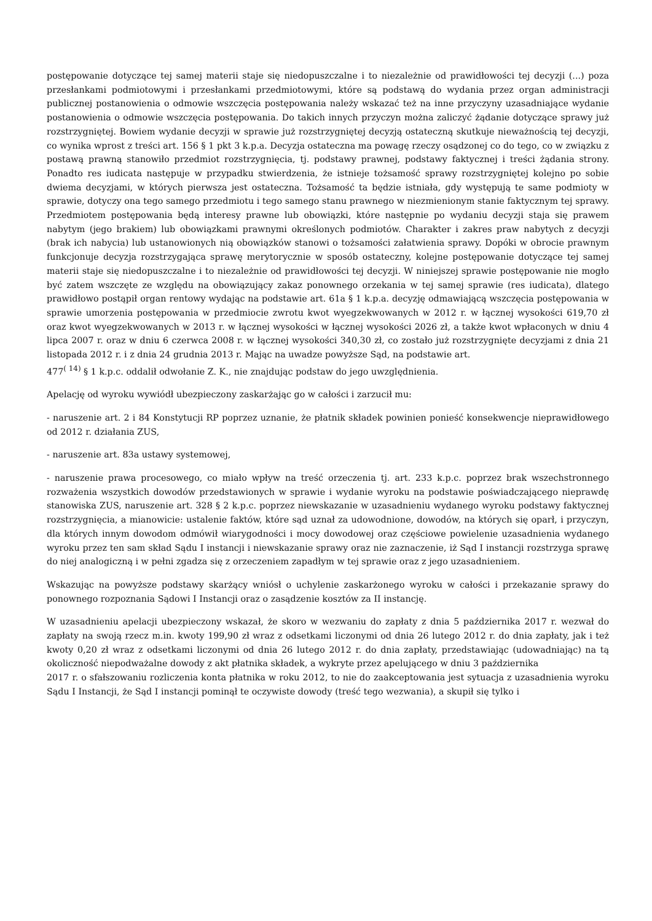postępowanie dotyczące tej samej materii staje się niedopuszczalne i to niezależnie od prawidłowości tej decyzji (...) poza przesłankami podmiotowymi i przesłankami przedmiotowymi, które są podstawą do wydania przez organ administracji publicznej postanowienia o odmowie wszczęcia postępowania należy wskazać też na inne przyczyny uzasadniające wydanie postanowienia o odmowie wszczęcia postępowania. Do takich innych przyczyn można zaliczyć żądanie dotyczące sprawy już rozstrzygniętej. Bowiem wydanie decyzji w sprawie już rozstrzygniętej decyzją ostateczną skutkuje nieważnością tej decyzji, co wynika wprost z treści art. 156 § 1 pkt 3 k.p.a. Decyzja ostateczna ma powagę rzeczy osądzonej co do tego, co w związku z postawą prawną stanowiło przedmiot rozstrzygnięcia, tj. podstawy prawnej, podstawy faktycznej i treści żądania strony. Ponadto res iudicata następuje w przypadku stwierdzenia, że istnieje tożsamość sprawy rozstrzygniętej kolejno po sobie dwiema decyzjami, w których pierwsza jest ostateczna. Tożsamość ta będzie istniała, gdy występują te same podmioty w sprawie, dotyczy ona tego samego przedmiotu i tego samego stanu prawnego w niezmienionym stanie faktycznym tej sprawy. Przedmiotem postępowania będą interesy prawne lub obowiązki, które następnie po wydaniu decyzji staja się prawem nabytym (jego brakiem) lub obowiązkami prawnymi określonych podmiotów. Charakter i zakres praw nabytych z decyzji (brak ich nabycia) lub ustanowionych nią obowiązków stanowi o tożsamości załatwienia sprawy. Dopóki w obrocie prawnym funkcjonuje decyzja rozstrzygająca sprawę merytorycznie w sposób ostateczny, kolejne postępowanie dotyczące tej samej materii staje się niedopuszczalne i to niezależnie od prawidłowości tej decyzji. W niniejszej sprawie postępowanie nie mogło być zatem wszczęte ze względu na obowiązujący zakaz ponownego orzekania w tej samej sprawie (res iudicata), dlatego prawidłowo postąpił organ rentowy wydając na podstawie art. 61a § 1 k.p.a. decyzję odmawiającą wszczęcia postępowania w sprawie umorzenia postępowania w przedmiocie zwrotu kwot wyegzekwowanych w 2012 r. w łącznej wysokości 619,70 zł oraz kwot wyegzekwowanych w 2013 r. w łącznej wysokości w łącznej wysokości 2026 zł, a także kwot wpłaconych w dniu 4 lipca 2007 r. oraz w dniu 6 czerwca 2008 r. w łącznej wysokości 340,30 zł, co zostało już rozstrzygnięte decyzjami z dnia 21 listopada 2012 r. i z dnia 24 grudnia 2013 r. Mając na uwadze powyższe Sąd, na podstawie art.
477<sup>( 14)</sup> § 1 k.p.c. oddalił odwołanie Z. K., nie znajdując podstaw do jego uwzględnienia.
Apelację od wyroku wywiódł ubezpieczony zaskarżając go w całości i zarzucił mu:
- naruszenie art. 2 i 84 Konstytucji RP poprzez uznanie, że płatnik składek powinien ponieść konsekwencje nieprawidłowego od 2012 r. działania ZUS,
- naruszenie art. 83a ustawy systemowej,
- naruszenie prawa procesowego, co miało wpływ na treść orzeczenia tj. art. 233 k.p.c. poprzez brak wszechstronnego rozważenia wszystkich dowodów przedstawionych w sprawie i wydanie wyroku na podstawie poświadczającego nieprawdę stanowiska ZUS, naruszenie art. 328 § 2 k.p.c. poprzez niewskazanie w uzasadnieniu wydanego wyroku podstawy faktycznej rozstrzygnięcia, a mianowicie: ustalenie faktów, które sąd uznał za udowodnione, dowodów, na których się oparł, i przyczyn, dla których innym dowodom odmówił wiarygodności i mocy dowodowej oraz częściowe powielenie uzasadnienia wydanego wyroku przez ten sam skład Sądu I instancji i niewskazanie sprawy oraz nie zaznaczenie, iż Sąd I instancji rozstrzyga sprawę do niej analogiczną i w pełni zgadza się z orzeczeniem zapadłym w tej sprawie oraz z jego uzasadnieniem.
Wskazując na powyższe podstawy skarżący wniósł o uchylenie zaskarżonego wyroku w całości i przekazanie sprawy do ponownego rozpoznania Sądowi I Instancji oraz o zasądzenie kosztów za II instancję.
W uzasadnieniu apelacji ubezpieczony wskazał, że skoro w wezwaniu do zapłaty z dnia 5 października 2017 r. wezwał do zapłaty na swoją rzecz m.in. kwoty 199,90 zł wraz z odsetkami liczonymi od dnia 26 lutego 2012 r. do dnia zapłaty, jak i też kwoty 0,20 zł wraz z odsetkami liczonymi od dnia 26 lutego 2012 r. do dnia zapłaty, przedstawiając (udowadniając) na tą okoliczność niepodważalne dowody z akt płatnika składek, a wykryte przez apelującego w dniu 3 października
2017 r. o sfałszowaniu rozliczenia konta płatnika w roku 2012, to nie do zaakceptowania jest sytuacja z uzasadnienia wyroku Sądu I Instancji, że Sąd I instancji pominął te oczywiste dowody (treść tego wezwania), a skupił się tylko i